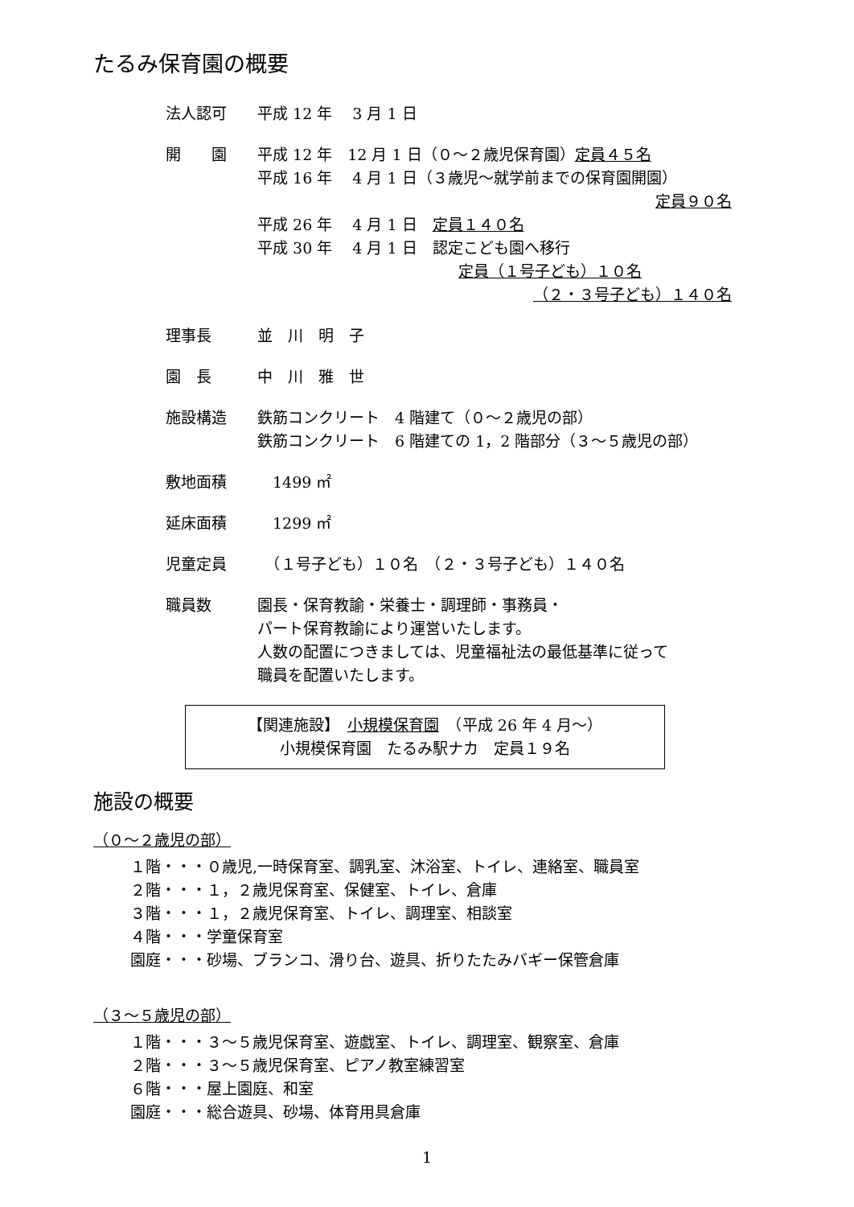たるみ保育園の概要
法人認可 平成 12 年　 3 月 1 日
開　　園 平成 12 年　12 月 1 日（０～２歳児保育園）定員４５名
平成 16 年　 4 月 1 日（３歳児～就学前までの保育園開園）
定員９０名
平成 26 年　 4 月 1 日　定員１４０名
平成 30 年　 4 月 1 日　認定こども園へ移行
定員（１号子ども）１０名
（２・３号子ども）１４０名
理事長 並　川　明　子
園　長 中　川　雅　世
施設構造 鉄筋コンクリート　4 階建て（０～２歳児の部）
鉄筋コンクリート　6 階建ての 1，2 階部分（３～５歳児の部）
敷地面積 　1499 ㎡
延床面積 　1299 ㎡
児童定員 　（１号子ども）１０名　（２・３号子ども）１４０名
職員数 園長・保育教諭・栄養士・調理師・事務員・
パート保育教諭により運営いたします。
人数の配置につきましては、児童福祉法の最低基準に従って
職員を配置いたします。
【関連施設】　小規模保育園　（平成 26 年 4 月～）
小規模保育園　たるみ駅ナカ　定員１９名
施設の概要
（０～２歳児の部）
１階・・・０歳児,一時保育室、調乳室、沐浴室、トイレ、連絡室、職員室
２階・・・１，２歳児保育室、保健室、トイレ、倉庫
３階・・・１，２歳児保育室、トイレ、調理室、相談室
４階・・・学童保育室
園庭・・・砂場、ブランコ、滑り台、遊具、折りたたみバギー保管倉庫
（３～５歳児の部）
１階・・・３～５歳児保育室、遊戯室、トイレ、調理室、観察室、倉庫
２階・・・３～５歳児保育室、ピアノ教室練習室
６階・・・屋上園庭、和室
園庭・・・総合遊具、砂場、体育用具倉庫
1